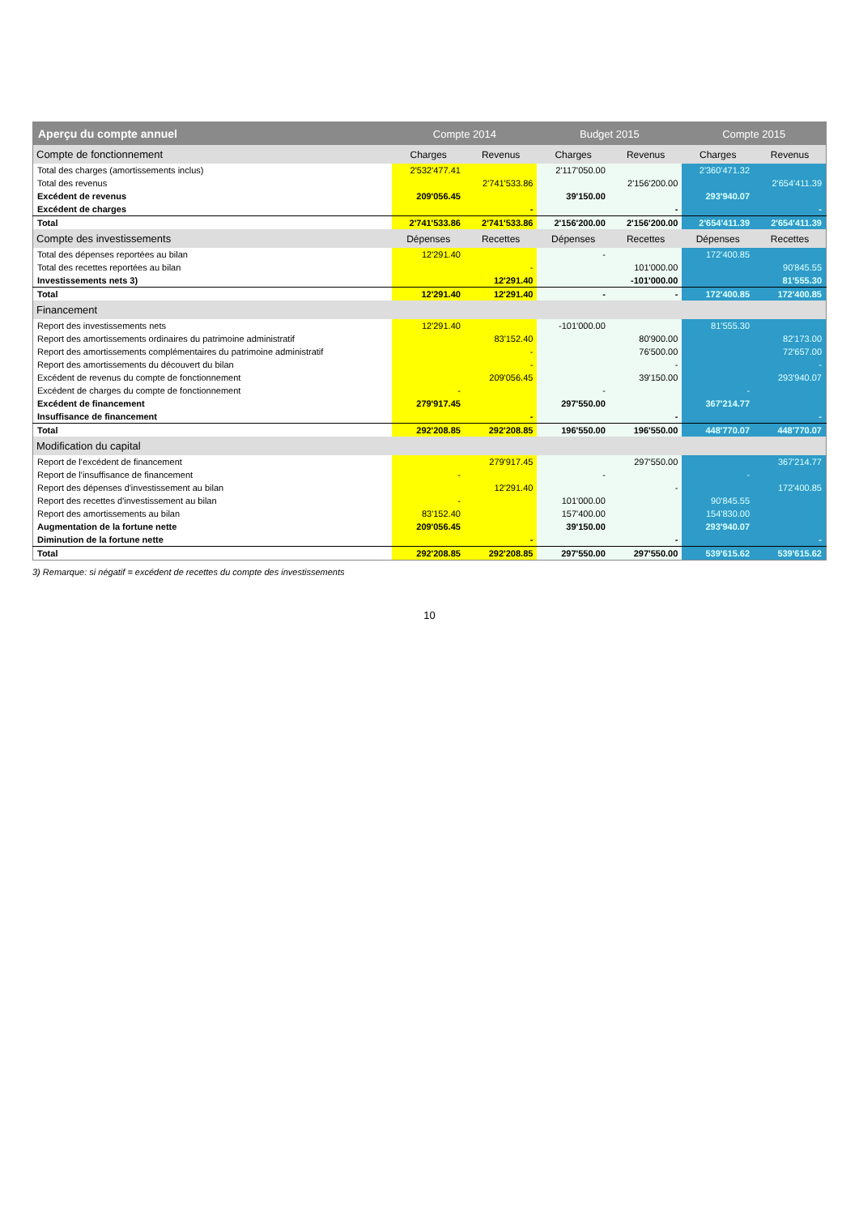| Aperçu du compte annuel | Compte 2014 | | Budget 2015 | | Compte 2015 | |
| --- | --- | --- | --- | --- | --- | --- |
| Compte de fonctionnement | Charges | Revenus | Charges | Revenus | Charges | Revenus |
| Total des charges (amortissements inclus) | 2'532'477.41 | | 2'117'050.00 | | 2'360'471.32 | |
| Total des revenus | | 2'741'533.86 | | 2'156'200.00 | | 2'654'411.39 |
| Excédent de revenus | 209'056.45 | | 39'150.00 | | 293'940.07 | |
| Excédent de charges | | - | | - | | - |
| Total | 2'741'533.86 | 2'741'533.86 | 2'156'200.00 | 2'156'200.00 | 2'654'411.39 | 2'654'411.39 |
| Compte des investissements | Dépenses | Recettes | Dépenses | Recettes | Dépenses | Recettes |
| Total des dépenses reportées au bilan | 12'291.40 | | - | | 172'400.85 | |
| Total des recettes reportées au bilan | | - | | 101'000.00 | | 90'845.55 |
| Investissements nets 3) | | 12'291.40 | | -101'000.00 | | 81'555.30 |
| Total | 12'291.40 | 12'291.40 | - | - | 172'400.85 | 172'400.85 |
| Financement | | | | | | |
| Report des investissements nets | 12'291.40 | | -101'000.00 | | 81'555.30 | |
| Report des amortissements ordinaires du patrimoine administratif | | 83'152.40 | | 80'900.00 | | 82'173.00 |
| Report des amortissements complémentaires du patrimoine administratif | | - | | 76'500.00 | | 72'657.00 |
| Report des amortissements du découvert du bilan | | - | | - | | - |
| Excédent de revenus du compte de fonctionnement | | 209'056.45 | | 39'150.00 | | 293'940.07 |
| Excédent de charges du compte de fonctionnement | - | | - | | - | |
| Excédent de financement | 279'917.45 | | 297'550.00 | | 367'214.77 | |
| Insuffisance de financement | | - | | - | | - |
| Total | 292'208.85 | 292'208.85 | 196'550.00 | 196'550.00 | 448'770.07 | 448'770.07 |
| Modification du capital | | | | | | |
| Report de l'excédent de financement | | 279'917.45 | | 297'550.00 | | 367'214.77 |
| Report de l'insuffisance de financement | - | | - | | - | |
| Report des dépenses d'investissement au bilan | | 12'291.40 | | - | | 172'400.85 |
| Report des recettes d'investissement au bilan | - | | 101'000.00 | | 90'845.55 | |
| Report des amortissements au bilan | 83'152.40 | | 157'400.00 | | 154'830.00 | |
| Augmentation de la fortune nette | 209'056.45 | | 39'150.00 | | 293'940.07 | |
| Diminution de la fortune nette | | - | | - | | - |
| Total | 292'208.85 | 292'208.85 | 297'550.00 | 297'550.00 | 539'615.62 | 539'615.62 |
3) Remarque: si négatif = excédent de recettes du compte des investissements
10